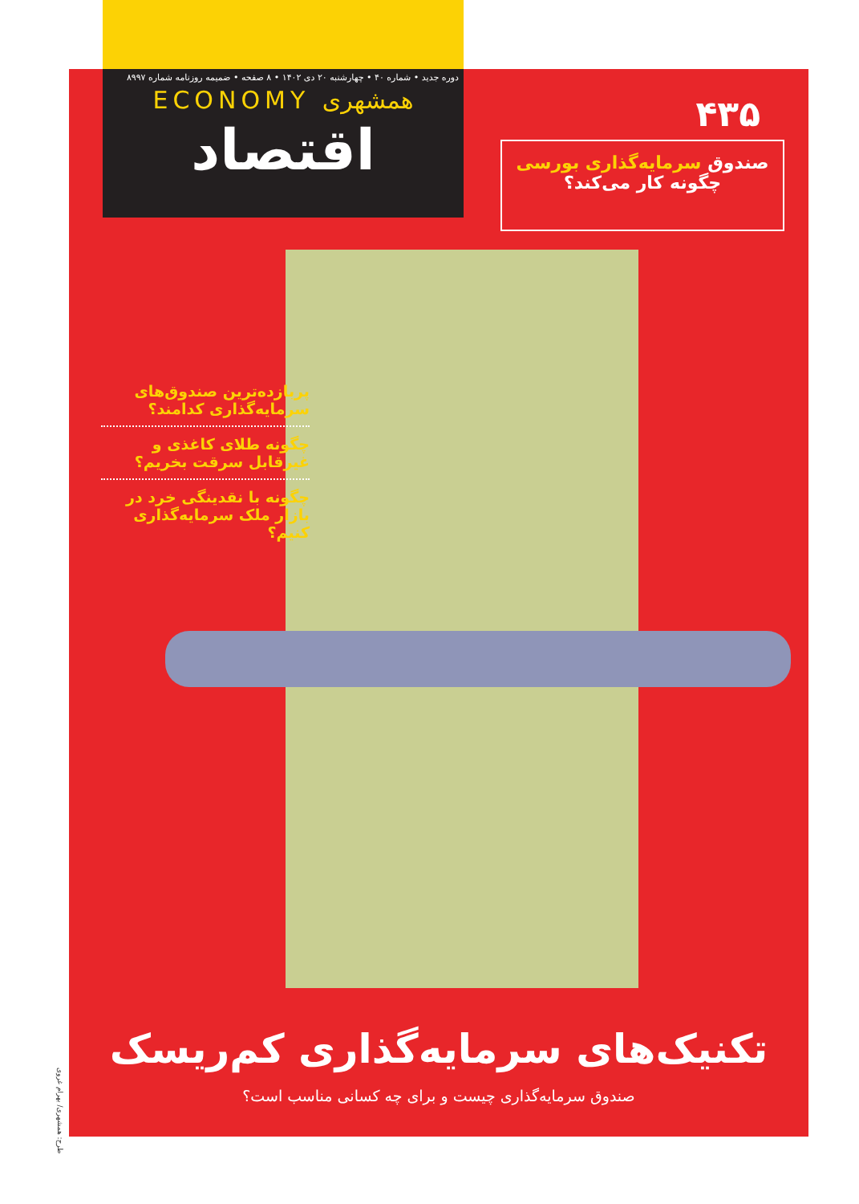دوره جدید • شماره ۴۰ • چهارشنبه ۲۰ دی ۱۴۰۲ • ۸ صفحه • ضمیمه روزنامه شماره ۸۹۹۷
ECONOMY همشهری
اقتصاد
۴۳۵
صندوق سرمایه‌گذاری بورسی
چگونه کار می‌کند؟
پربازده‌ترین صندوق‌های سرمایه‌گذاری کدامند؟
چگونه طلای کاغذی و غیرقابل سرقت بخریم؟
چگونه با نقدینگی خرد در بازار ملک سرمایه‌گذاری کنیم؟
تکنیک‌های سرمایه‌گذاری کم‌ریسک
صندوق سرمایه‌گذاری چیست و برای چه کسانی مناسب است؟
طرح: همشهری/ بهرام غروی